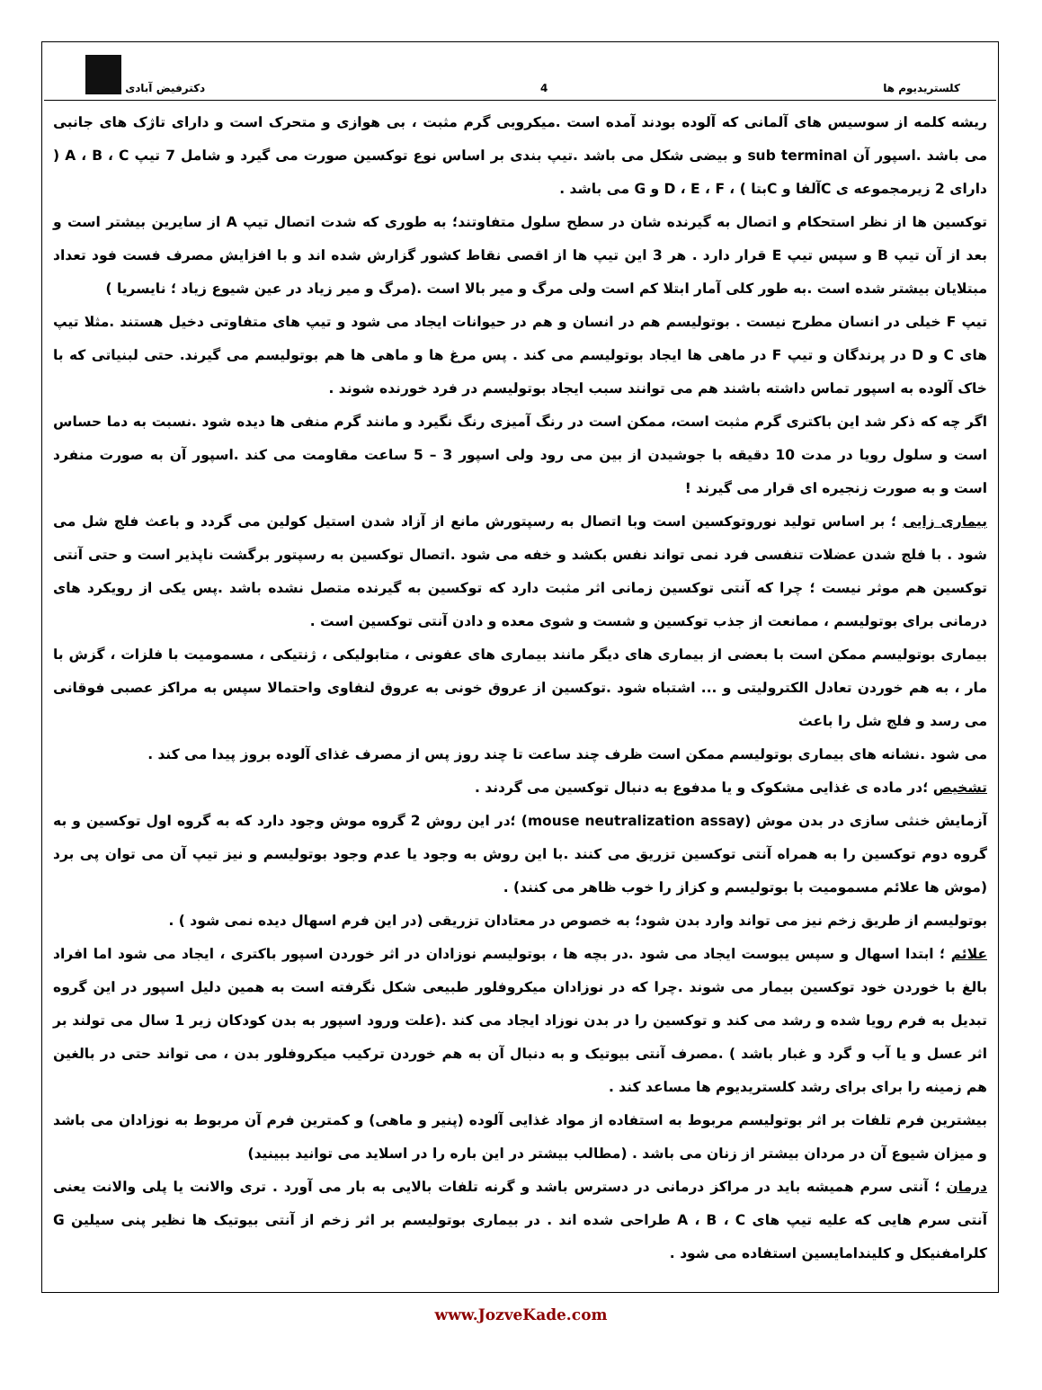کلستریدیوم ها 4 دکترفیض آبادی
ریشه کلمه از سوسیس های آلمانی که آلوده بودند آمده است .میکروبی گرم مثبت ، بی هوازی و متحرک است و دارای تاژک های جانبی می باشد .اسپور آن sub terminal و بیضی شکل می باشد .تیپ بندی بر اساس نوع توکسین صورت می گیرد و شامل 7 تیپ A ، B ، C ( دارای 2 زیرمجموعه ی Cآلفا و Cبتا ) ، D ، E ، F و G می باشد .
توکسین ها از نظر استحکام و اتصال به گیرنده شان در سطح سلول متفاوتند؛ به طوری که شدت اتصال تیپ A از سایرین بیشتر است و بعد از آن تیپ B و سپس تیپ E قرار دارد . هر 3 این تیپ ها از اقصی نقاط کشور گزارش شده اند و با افزایش مصرف فست فود تعداد مبتلایان بیشتر شده است .به طور کلی آمار ابتلا کم است ولی مرگ و میر بالا است .(مرگ و میر زیاد در عین شیوع زیاد ؛ نایسریا )
تیپ F خیلی در انسان مطرح نیست . بوتولیسم هم در انسان و هم در حیوانات ایجاد می شود و تیپ های متفاوتی دخیل هستند .مثلا تیپ های C و D در پرندگان و تیپ F در ماهی ها ایجاد بوتولیسم می کند . پس مرغ ها و ماهی ها هم بوتولیسم می گیرند. حتی لبنیاتی که با خاک آلوده به اسپور تماس داشته باشند هم می توانند سبب ایجاد بوتولیسم در فرد خورنده شوند .
اگر چه که ذکر شد این باکتری گرم مثبت است، ممکن است در رنگ آمیزی رنگ نگیرد و مانند گرم منفی ها دیده شود .نسبت به دما حساس است و سلول رویا در مدت 10 دقیقه با جوشیدن از بین می رود ولی اسپور 3 – 5 ساعت مقاومت می کند .اسپور آن به صورت منفرد است و به صورت زنجیره ای قرار می گیرند !
بیماری زایی ؛ بر اساس تولید نوروتوکسین است وبا اتصال به رسپتورش مانع از آزاد شدن استیل کولین می گردد و باعث فلج شل می شود . با فلج شدن عضلات تنفسی فرد نمی تواند نفس بکشد و خفه می شود .اتصال توکسین به رسپتور برگشت ناپذیر است و حتی آنتی توکسین هم موثر نیست ؛ چرا که آنتی توکسین زمانی اثر مثبت دارد که توکسین به گیرنده متصل نشده باشد .پس یکی از رویکرد های درمانی برای بوتولیسم ، ممانعت از جذب توکسین و شست و شوی معده و دادن آنتی توکسین است .
بیماری بوتولیسم ممکن است با بعضی از بیماری های دیگر مانند بیماری های عفونی ، متابولیکی ، ژنتیکی ، مسمومیت با فلزات ، گزش با مار ، به هم خوردن تعادل الکترولیتی و ... اشتباه شود .توکسین از عروق خونی به عروق لنفاوی واحتمالا سپس به مراکز عصبی فوقانی می رسد و فلج شل را باعث
می شود .نشانه های بیماری بوتولیسم ممکن است ظرف چند ساعت تا چند روز پس از مصرف غذای آلوده بروز پیدا می کند .
تشخیص ؛در ماده ی غذایی مشکوک و یا مدفوع به دنبال توکسین می گردند .
آزمایش خنثی سازی در بدن موش (mouse neutralization assay) ؛در این روش 2 گروه موش وجود دارد که به گروه اول توکسین و به گروه دوم توکسین را به همراه آنتی توکسین تزریق می کنند .با این روش به وجود یا عدم وجود بوتولیسم و نیز تیپ آن می توان پی برد (موش ها علائم مسمومیت با بوتولیسم و کزاز را خوب ظاهر می کنند) .
بوتولیسم از طریق زخم نیز می تواند وارد بدن شود؛ به خصوص در معتادان تزریقی (در این فرم اسهال دیده نمی شود ) .
علائم ؛ ابتدا اسهال و سپس یبوست ایجاد می شود .در بچه ها ، بوتولیسم نوزادان در اثر خوردن اسپور باکتری ، ایجاد می شود اما افراد بالغ با خوردن خود توکسین بیمار می شوند .چرا که در نوزادان میکروفلور طبیعی شکل نگرفته است به همین دلیل اسپور در این گروه تبدیل به فرم رویا شده و رشد می کند و توکسین را در بدن نوزاد ایجاد می کند .(علت ورود اسپور به بدن کودکان زیر 1 سال می تولند بر اثر عسل و یا آب و گرد و غبار باشد ) .مصرف آنتی بیوتیک و به دنبال آن به هم خوردن ترکیب میکروفلور بدن ، می تواند حتی در بالغین هم زمینه را برای برای رشد کلستریدیوم ها مساعد کند .
بیشترین فرم تلفات بر اثر بوتولیسم مربوط به استفاده از مواد غذایی آلوده (پنیر و ماهی) و کمترین فرم آن مربوط به نوزادان می باشد و میزان شیوع آن در مردان بیشتر از زنان می باشد . (مطالب بیشتر در این باره را در اسلاید می توانید ببینید)
درمان ؛ آنتی سرم همیشه باید در مراکز درمانی در دسترس باشد و گرنه تلفات بالایی به بار می آورد . تری والانت یا پلی والانت یعنی آنتی سرم هایی که علیه تیپ های A ، B ، C طراحی شده اند . در بیماری بوتولیسم بر اثر زخم از آنتی بیوتیک ها نظیر پنی سیلین G کلرامفنیکل و کلیندامایسین استفاده می شود .
www.JozveKade.com